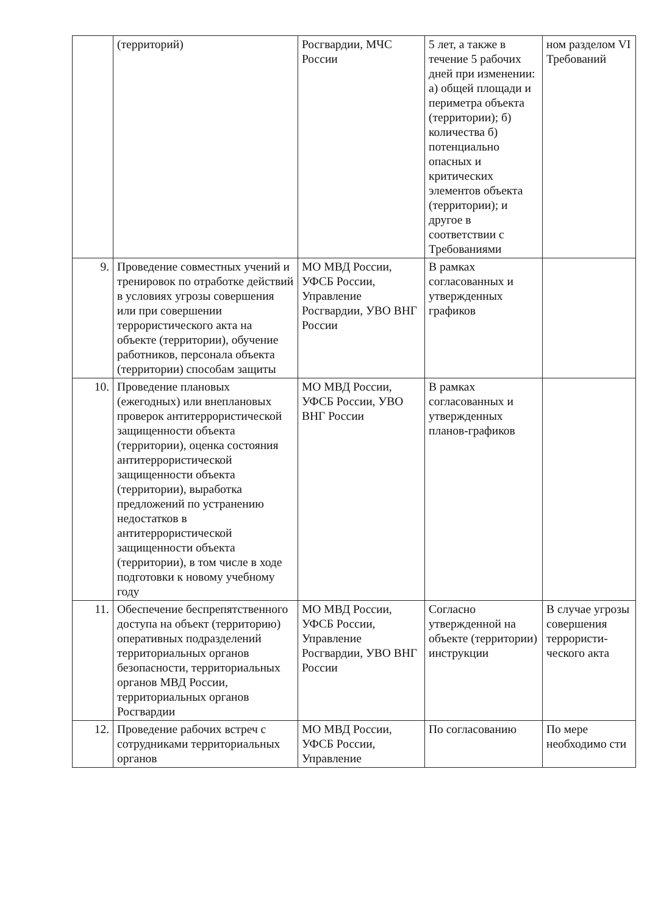| | (территорий) | Росгвардии, МЧС России | 5 лет, а также в течение 5 рабочих дней при изменении: а) общей площади и периметра объекта (территории); б) количества б) потенциально опасных и критических элементов объекта (территории); и другое в соответствии с Требованиями | ном разделом VI Требований |
| 9. | Проведение совместных учений и тренировок по отработке действий в условиях угрозы совершения или при совершении террористического акта на объекте (территории), обучение работников, персонала объекта (территории) способам защиты | МО МВД России, УФСБ России, Управление Росгвардии, УВО ВНГ России | В рамках согласованных и утвержденных графиков | |
| 10. | Проведение плановых (ежегодных) или внеплановых проверок антитеррористической защищенности объекта (территории), оценка состояния антитеррористической защищенности объекта (территории), выработка предложений по устранению недостатков в антитеррористической защищенности объекта (территории), в том числе в ходе подготовки к новому учебному году | МО МВД России, УФСБ России, УВО ВНГ России | В рамках согласованных и утвержденных планов-графиков | |
| 11. | Обеспечение беспрепятственного доступа на объект (территорию) оперативных подразделений территориальных органов безопасности, территориальных органов МВД России, территориальных органов Росгвардии | МО МВД России, УФСБ России, Управление Росгвардии, УВО ВНГ России | Согласно утвержденной на объекте (территории) инструкции | В случае угрозы совершения террористи-ческого акта |
| 12. | Проведение рабочих встреч с сотрудниками территориальных органов | МО МВД России, УФСБ России, Управление | По согласованию | По мере необходимо сти |